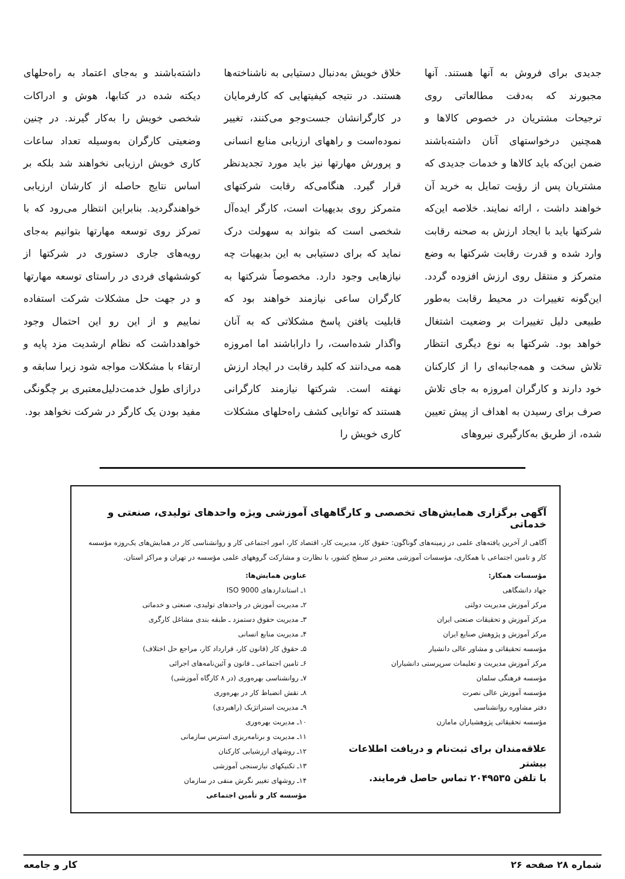جدیدی برای فروش به آنها هستند. آنها مجبورند که به‌دقت مطالعاتی روی ترجیحات مشتریان در خصوص کالاها و همچنین درخواستهای آنان داشته‌باشند ضمن این‌که باید کالاها و خدمات جدیدی که مشتریان پس از رؤیت تمایل به خرید آن خواهند داشت ، ارائه نمایند. خلاصه این‌که شرکتها باید با ایجاد ارزش به صحنه رقابت وارد شده و قدرت رقابت شرکتها به وضع متمرکز و منتقل روی ارزش افزوده گردد. این‌گونه تغییرات در محیط رقابت به‌طور طبیعی دلیل تغییرات بر وضعیت اشتغال خواهد بود. شرکتها به نوع دیگری انتظار تلاش سخت و همه‌جانبه‌ای را از کارکنان خود دارند و کارگران امروزه به جای تلاش صرف برای رسیدن به اهداف از پیش تعیین شده، از طریق به‌کارگیری نیروهای
خلاق خویش به‌دنبال دستیابی به ناشناخته‌ها هستند. در نتیجه کیفیتهایی که کارفرمایان در کارگرانشان جست‌وجو می‌کنند، تغییر نموده‌است و راههای ارزیابی منابع انسانی و پرورش مهارتها نیز باید مورد تجدیدنظر قرار گیرد. هنگامی‌که رقابت شرکتهای متمرکز روی بدیهیات است، کارگر ایده‌آل شخصی است که بتواند به سهولت درک نماید که برای دستیابی به این بدیهیات چه نیازهایی وجود دارد. مخصوصاً شرکتها به کارگران ساعی نیازمند خواهند بود که قابلیت یافتن پاسخ مشکلاتی که به آنان واگذار شده‌است، را داراباشند اما امروزه همه می‌دانند که کلید رقابت در ایجاد ارزش نهفته است. شرکتها نیازمند کارگرانی هستند که توانایی کشف راه‌حلهای مشکلات کاری خویش را
داشته‌باشند و به‌جای اعتماد به راه‌حلهای دیکته شده در کتابها، هوش و ادراکات شخصی خویش را به‌کار گیرند. در چنین وضعیتی کارگران به‌وسیله تعداد ساعات کاری خویش ارزیابی نخواهند شد بلکه بر اساس نتایج حاصله از کارشان ارزیابی خواهندگردید. بنابراین انتظار می‌رود که با تمرکز روی توسعه مهارتها بتوانیم به‌جای رویه‌های جاری دستوری در شرکتها از کوششهای فردی در راستای توسعه مهارتها و در جهت حل مشکلات شرکت استفاده نماییم و از این رو این احتمال وجود خواهدداشت که نظام ارشدیت مزد پایه و ارتقاء با مشکلات مواجه شود زیرا سابقه و درازای طول خدمت‌دلیل‌معتبری بر چگونگی مفید بودن یک کارگر در شرکت نخواهد بود.
آگهی برگزاری همایش‌های تخصصی و کارگاههای آموزشی ویژه واحدهای تولیدی، صنعتی و خدماتی
آگاهی از آخرین یافته‌های علمی در زمینه‌های گوناگون: حقوق کار، مدیریت کار، اقتصاد کار، امور اجتماعی کار و روانشناسی کار در همایش‌های یک‌روزه مؤسسه کار و تامین اجتماعی با همکاری، مؤسسات آموزشی معتبر در سطح کشور، با نظارت و مشارکت گروههای علمی مؤسسه در تهران و مراکز استان.
مؤسسات همکار:
جهاد دانشگاهی
مرکز آموزش مدیریت دولتی
مرکز آموزش و تحقیقات صنعتی ایران
مرکز آموزش و پژوهش صنایع ایران
مؤسسه تحقیقاتی و مشاور عالی دانشیار
مرکز آموزش مدیریت و تعلیمات سرپرستی دانشیاران
مؤسسه فرهنگی سلمان
مؤسسه آموزش عالی نصرت
دفتر مشاوره روانشناسی
مؤسسه تحقیقاتی پژوهشیاران مامازن
علاقه‌مندان برای ثبت‌نام و دریافت اطلاعات بیشتر
با تلفن ۲۰۴۹۵۳۵ تماس حاصل فرمایند.
عناوین همایش‌ها:
۱ـ استانداردهای ISO 9000
۲ـ مدیریت آموزش در واحدهای تولیدی، صنعتی و خدماتی
۳ـ مدیریت حقوق دستمزد ـ طبقه بندی مشاغل کارگری
۴ـ مدیریت منابع انسانی
۵ـ حقوق کار (قانون کار، قرارداد کار، مراجع حل اختلاف)
۶ـ تامین اجتماعی ـ قانون و آئین‌نامه‌های اجرائی
۷ـ روانشناسی بهره‌وری (در ۸ کارگاه آموزشی)
۸ـ نقش انضباط کار در بهره‌وری
۹ـ مدیریت استراتژیک (راهبردی)
۱۰ـ مدیریت بهره‌وری
۱۱ـ مدیریت و برنامه‌ریزی استرس سازمانی
۱۲ـ روشهای ارزشیابی کارکنان
۱۳ـ تکنیکهای نیازسنجی آموزشی
۱۴ـ روشهای تغییر نگرش منفی در سازمان
مؤسسه کار و تأمین اجتماعی
شماره ۲۸ صفحه ۲۶ کار و جامعه